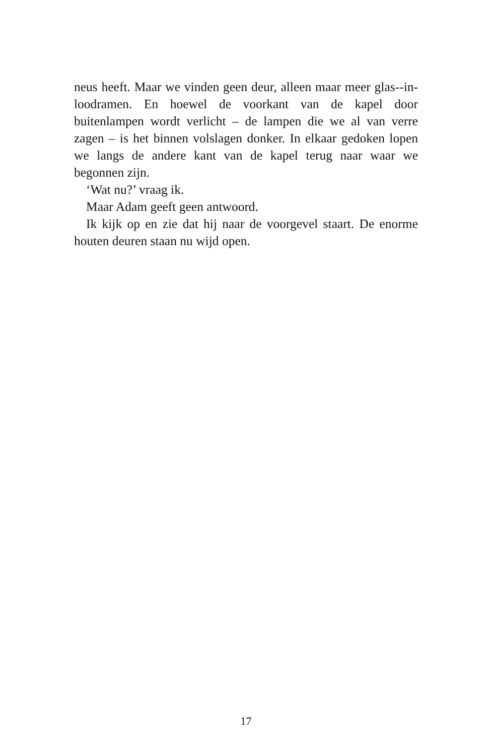neus heeft. Maar we vinden geen deur, alleen maar meer glas--in-loodramen. En hoewel de voorkant van de kapel door buitenlampen wordt verlicht – de lampen die we al van verre zagen – is het binnen volslagen donker. In elkaar gedoken lopen we langs de andere kant van de kapel terug naar waar we begonnen zijn.
‘Wat nu?’ vraag ik.
Maar Adam geeft geen antwoord.
Ik kijk op en zie dat hij naar de voorgevel staart. De enorme houten deuren staan nu wijd open.
17